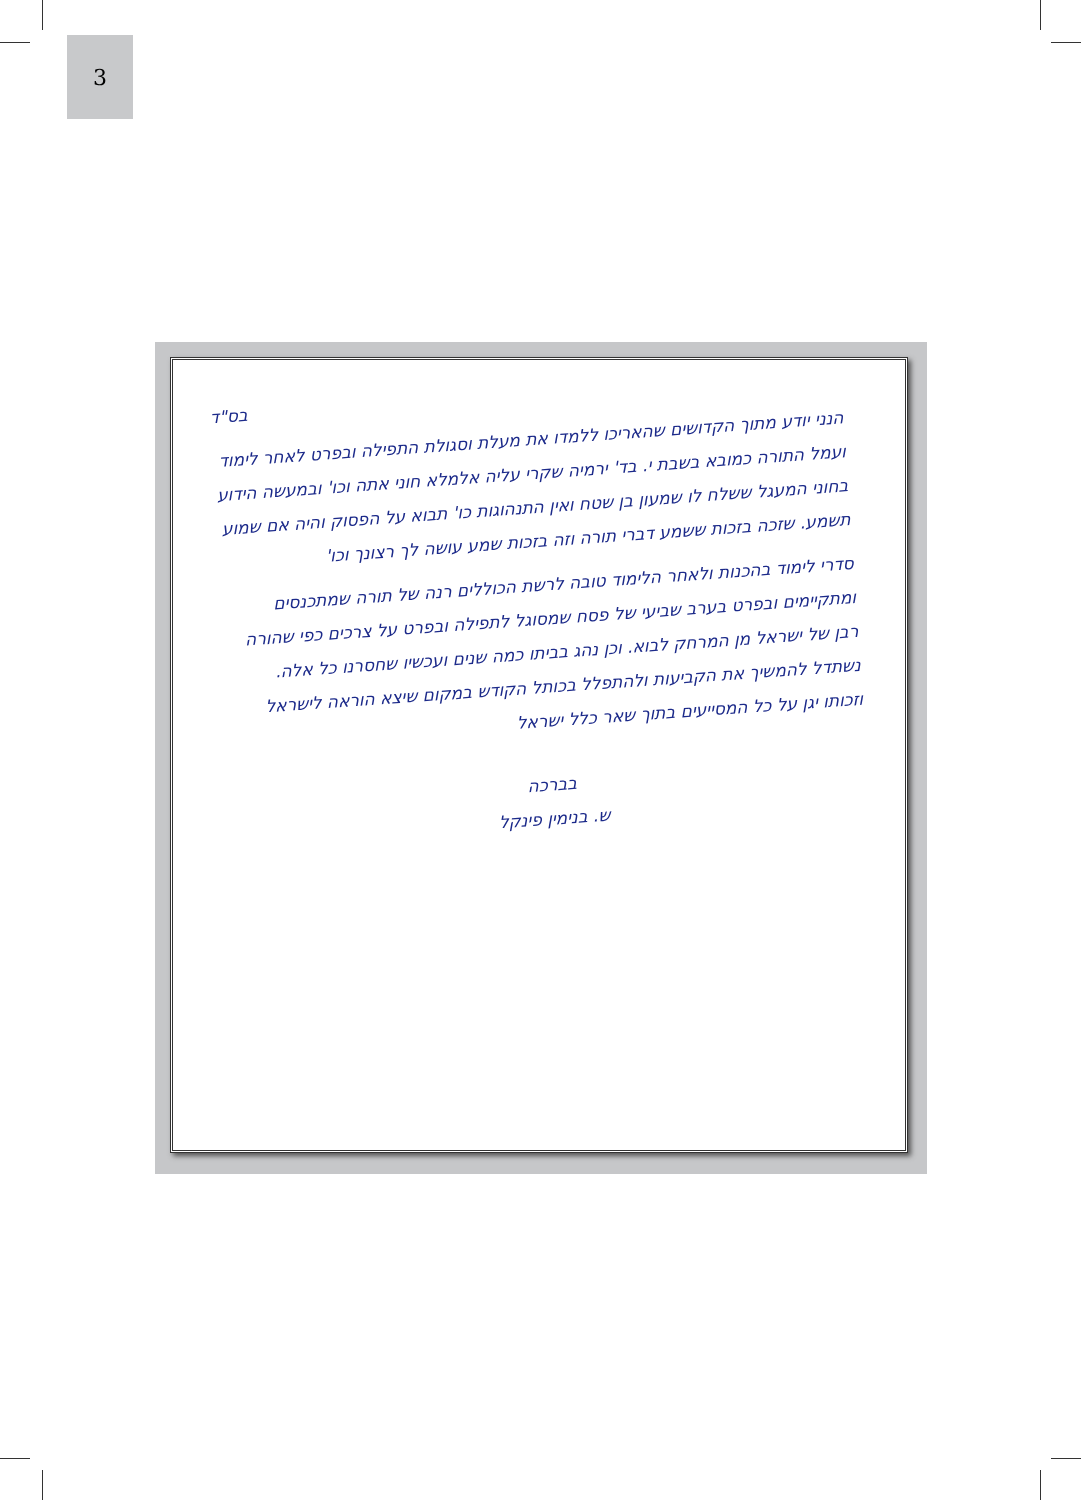3
בס"ד
הנני יודע מתוך הקדושים שהאריכו ללמדו את מעלת וסגולת התפילה ובפרט לאחר לימוד ועמל התורה כמובא בשבת י. בד' ירמיה שקרי עליה אלמלא חוני אתה וכו' ובמעשה הידוע בחוני המעגל ששלח לו שמעון בן שטח ואין התנהוגות כו' תבוא על הפסוק והיה אם שמוע תשמע. שזכה בזכות ששמע דברי תורה וזה בזכות שמע עושה לך רצונך וכו'
סדרי לימוד בהכנות ולאחר הלימוד טובה לרשת הכוללים רנה של תורה שמתכנסים ומתקיימים ובפרט בערב שביעי של פסח שמסוגל לתפילה ובפרט על צרכים כפי שהורה רבן של ישראל מן המרחק לבוא. וכן נהג בביתו כמה שנים ועכשיו שחסרנו כל אלה. נשתדל להמשיך את הקביעות ולהתפלל בכותל הקודש במקום שיצא הוראה לישראל וזכותו יגן על כל המסייעים בתוך שאר כלל ישראל
בברכה
ש. בנימין פינקל